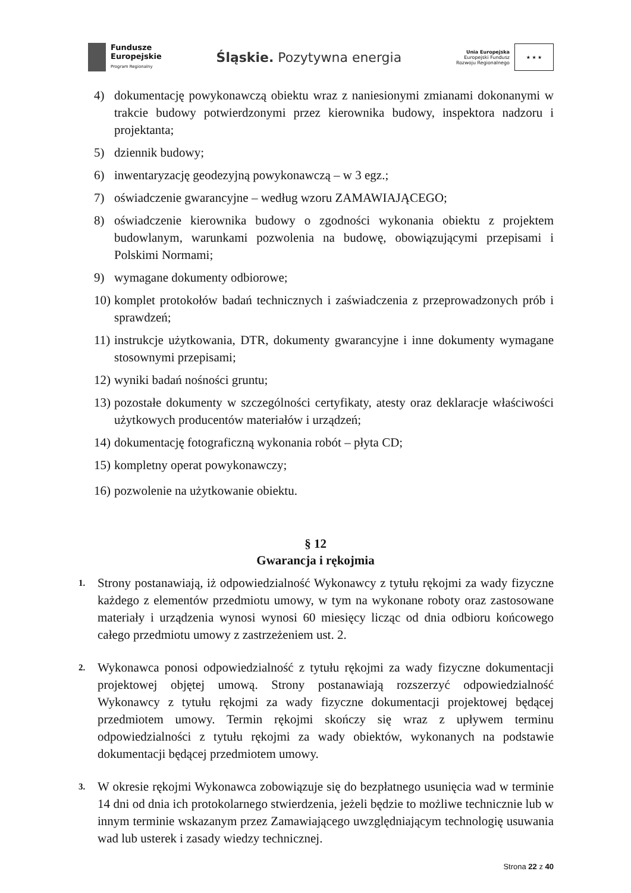Fundusze
Europejskie
Program Regionalny
Śląskie. Pozytywna energia
Unia Europejska
Europejski Fundusz
Rozwoju Regionalnego
★ ★ ★
4) dokumentację powykonawczą obiektu wraz z naniesionymi zmianami dokonanymi w trakcie budowy potwierdzonymi przez kierownika budowy, inspektora nadzoru i projektanta;
5) dziennik budowy;
6) inwentaryzację geodezyjną powykonawczą – w 3 egz.;
7) oświadczenie gwarancyjne – według wzoru ZAMAWIAJĄCEGO;
8) oświadczenie kierownika budowy o zgodności wykonania obiektu z projektem budowlanym, warunkami pozwolenia na budowę, obowiązującymi przepisami i Polskimi Normami;
9) wymagane dokumenty odbiorowe;
10) komplet protokołów badań technicznych i zaświadczenia z przeprowadzonych prób i sprawdzeń;
11) instrukcje użytkowania, DTR, dokumenty gwarancyjne i inne dokumenty wymagane stosownymi przepisami;
12) wyniki badań nośności gruntu;
13) pozostałe dokumenty w szczególności certyfikaty, atesty oraz deklaracje właściwości użytkowych producentów materiałów i urządzeń;
14) dokumentację fotograficzną wykonania robót – płyta CD;
15) kompletny operat powykonawczy;
16) pozwolenie na użytkowanie obiektu.
§ 12
Gwarancja i rękojmia
1. Strony postanawiają, iż odpowiedzialność Wykonawcy z tytułu rękojmi za wady fizyczne każdego z elementów przedmiotu umowy, w tym na wykonane roboty oraz zastosowane materiały i urządzenia wynosi wynosi 60 miesięcy licząc od dnia odbioru końcowego całego przedmiotu umowy z zastrzeżeniem ust. 2.
2. Wykonawca ponosi odpowiedzialność z tytułu rękojmi za wady fizyczne dokumentacji projektowej objętej umową. Strony postanawiają rozszerzyć odpowiedzialność Wykonawcy z tytułu rękojmi za wady fizyczne dokumentacji projektowej będącej przedmiotem umowy. Termin rękojmi skończy się wraz z upływem terminu odpowiedzialności z tytułu rękojmi za wady obiektów, wykonanych na podstawie dokumentacji będącej przedmiotem umowy.
3. W okresie rękojmi Wykonawca zobowiązuje się do bezpłatnego usunięcia wad w terminie 14 dni od dnia ich protokolarnego stwierdzenia, jeżeli będzie to możliwe technicznie lub w innym terminie wskazanym przez Zamawiającego uwzględniającym technologię usuwania wad lub usterek i zasady wiedzy technicznej.
Strona 22 z 40